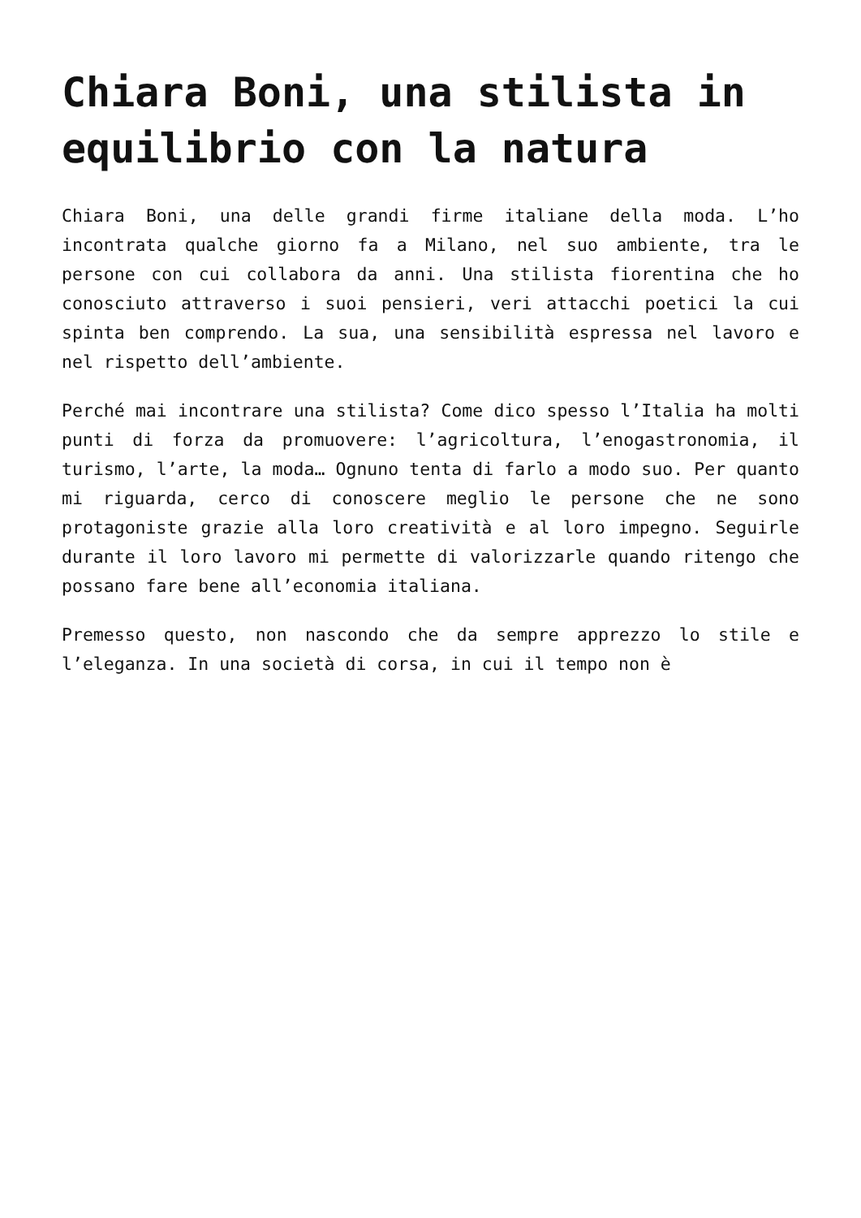Chiara Boni, una stilista in equilibrio con la natura
Chiara Boni, una delle grandi firme italiane della moda. L’ho incontrata qualche giorno fa a Milano, nel suo ambiente, tra le persone con cui collabora da anni. Una stilista fiorentina che ho conosciuto attraverso i suoi pensieri, veri attacchi poetici la cui spinta ben comprendo. La sua, una sensibilità espressa nel lavoro e nel rispetto dell’ambiente.
Perché mai incontrare una stilista? Come dico spesso l’Italia ha molti punti di forza da promuovere: l’agricoltura, l’enogastronomia, il turismo, l’arte, la moda… Ognuno tenta di farlo a modo suo. Per quanto mi riguarda, cerco di conoscere meglio le persone che ne sono protagoniste grazie alla loro creatività e al loro impegno. Seguirle durante il loro lavoro mi permette di valorizzarle quando ritengo che possano fare bene all’economia italiana.
Premesso questo, non nascondo che da sempre apprezzo lo stile e l’eleganza. In una società di corsa, in cui il tempo non è